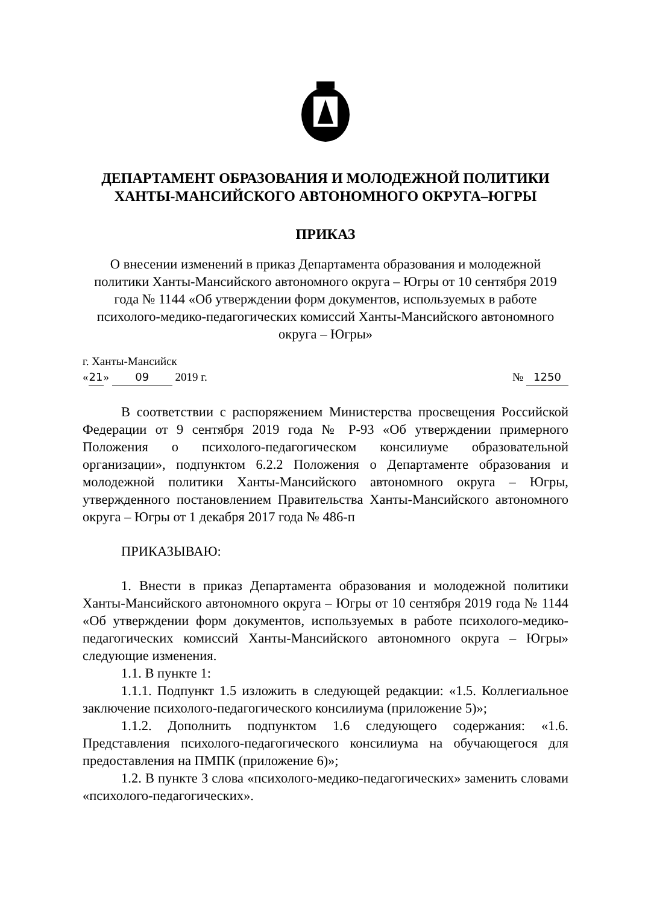ДЕПАРТАМЕНТ ОБРАЗОВАНИЯ И МОЛОДЕЖНОЙ ПОЛИТИКИ
ХАНТЫ-МАНСИЙСКОГО АВТОНОМНОГО ОКРУГА–ЮГРЫ
ПРИКАЗ
О внесении изменений в приказ Департамента образования и молодежной политики Ханты-Мансийского автономного округа – Югры от 10 сентября 2019 года № 1144 «Об утверждении форм документов, используемых в работе психолого-медико-педагогических комиссий Ханты-Мансийского автономного округа – Югры»
г. Ханты-Мансийск
« 21 » 09 2019 г. № 1250
В соответствии с распоряжением Министерства просвещения Российской Федерации от 9 сентября 2019 года № Р-93 «Об утверждении примерного Положения о психолого-педагогическом консилиуме образовательной организации», подпунктом 6.2.2 Положения о Департаменте образования и молодежной политики Ханты-Мансийского автономного округа – Югры, утвержденного постановлением Правительства Ханты-Мансийского автономного округа – Югры от 1 декабря 2017 года № 486-п
ПРИКАЗЫВАЮ:
1. Внести в приказ Департамента образования и молодежной политики Ханты-Мансийского автономного округа – Югры от 10 сентября 2019 года № 1144 «Об утверждении форм документов, используемых в работе психолого-медико-педагогических комиссий Ханты-Мансийского автономного округа – Югры» следующие изменения.
1.1. В пункте 1:
1.1.1. Подпункт 1.5 изложить в следующей редакции: «1.5. Коллегиальное заключение психолого-педагогического консилиума (приложение 5)»;
1.1.2. Дополнить подпунктом 1.6 следующего содержания: «1.6. Представления психолого-педагогического консилиума на обучающегося для предоставления на ПМПК (приложение 6)»;
1.2. В пункте 3 слова «психолого-медико-педагогических» заменить словами «психолого-педагогических».